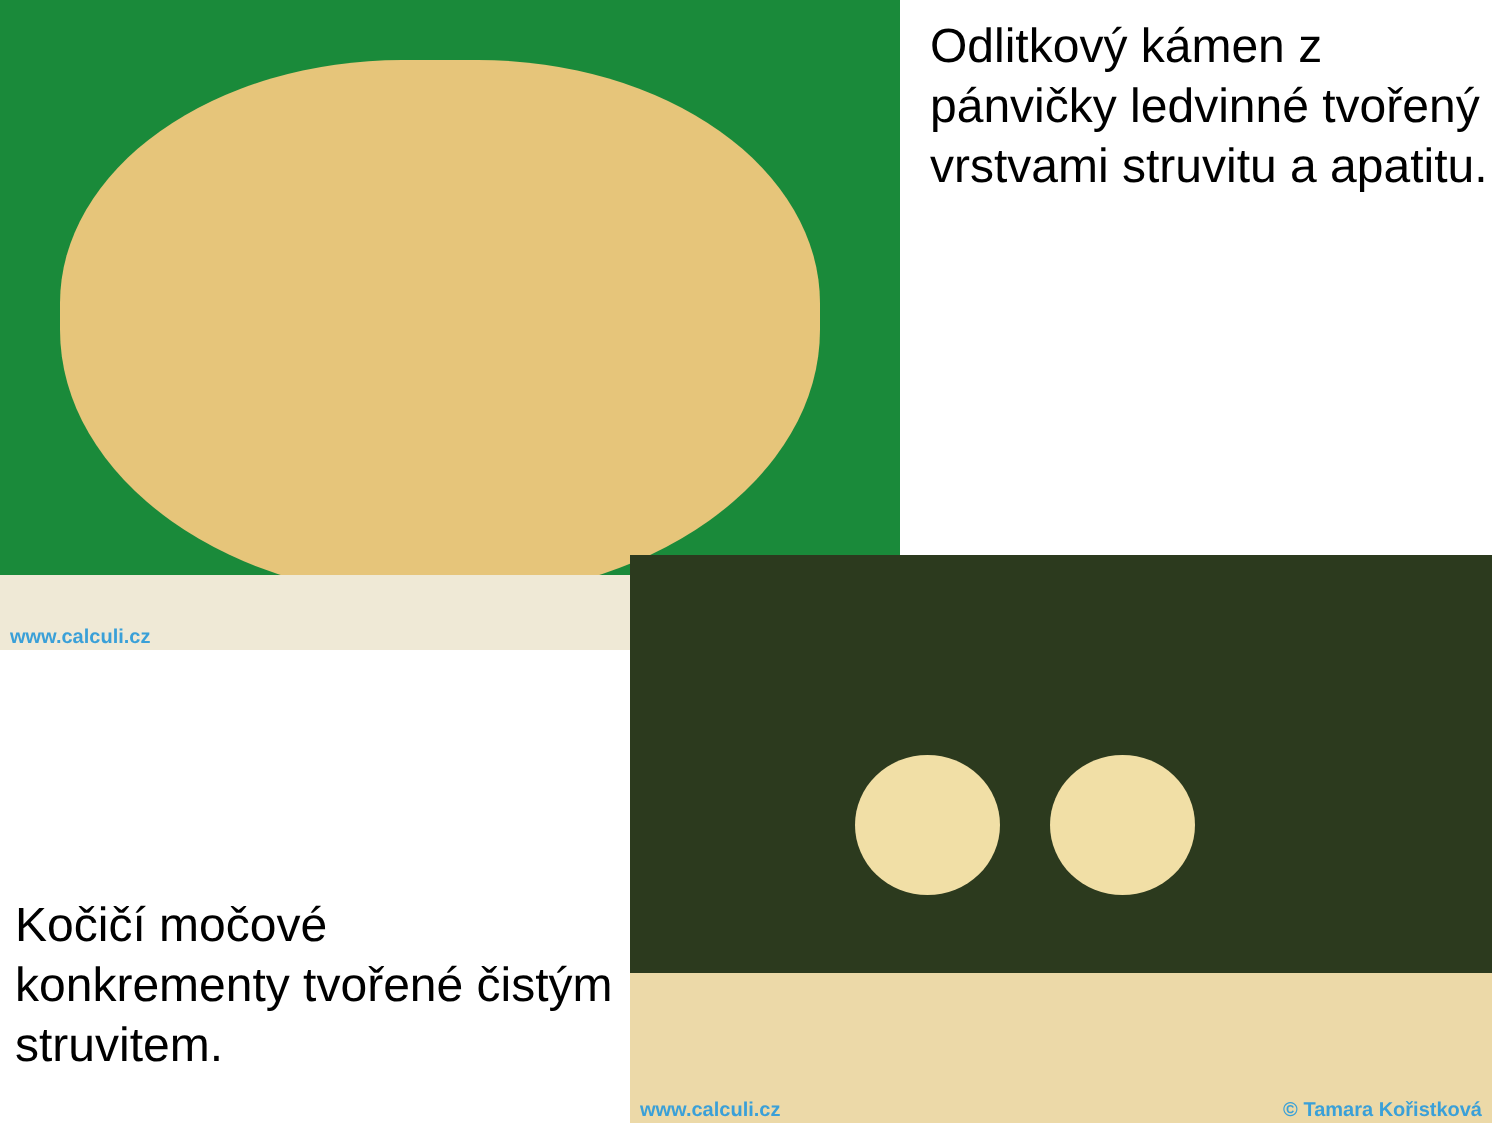www.calculi.cz
Odlitkový kámen z pánvičky ledvinné tvořený vrstvami struvitu a apatitu.
www.calculi.cz © Tamara Kořistková
Kočičí močové konkrementy tvořené čistým struvitem.